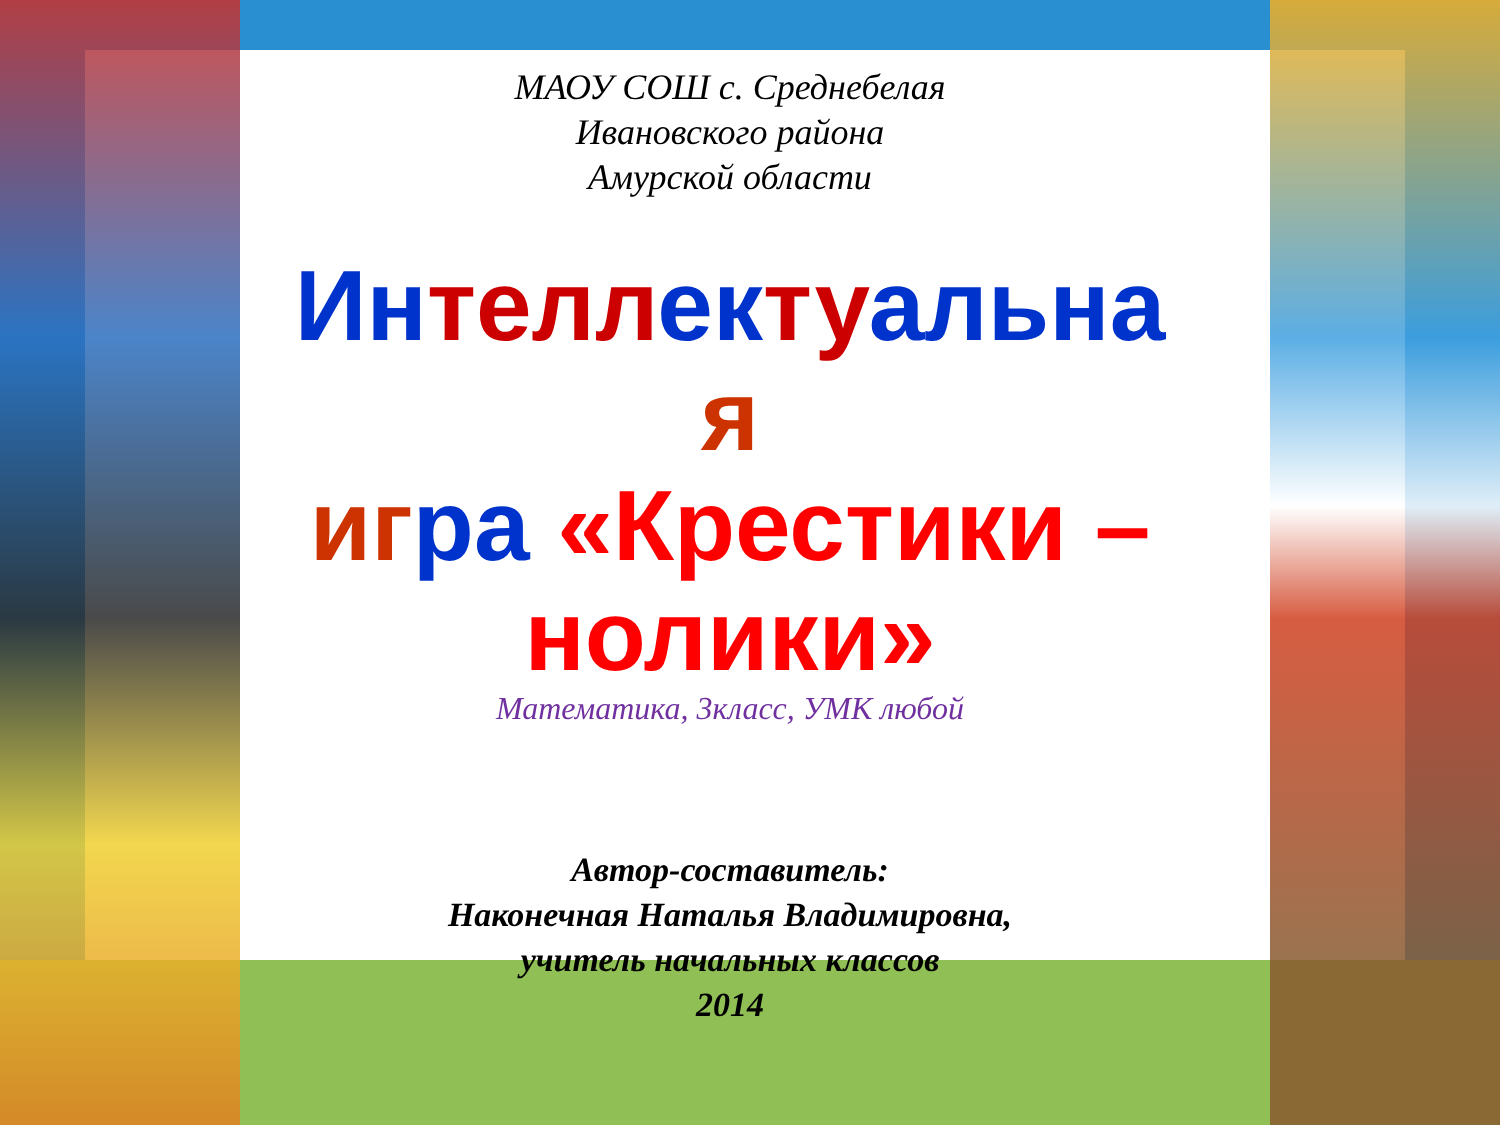МАОУ СОШ с. Среднебелая
Ивановского района
Амурской области
Ин телл ек ту альна
я
иг ра «Крестики – нолики»
Математика, 3класс, УМК любой
Автор-составитель:
Наконечная Наталья Владимировна,
учитель начальных классов
2014